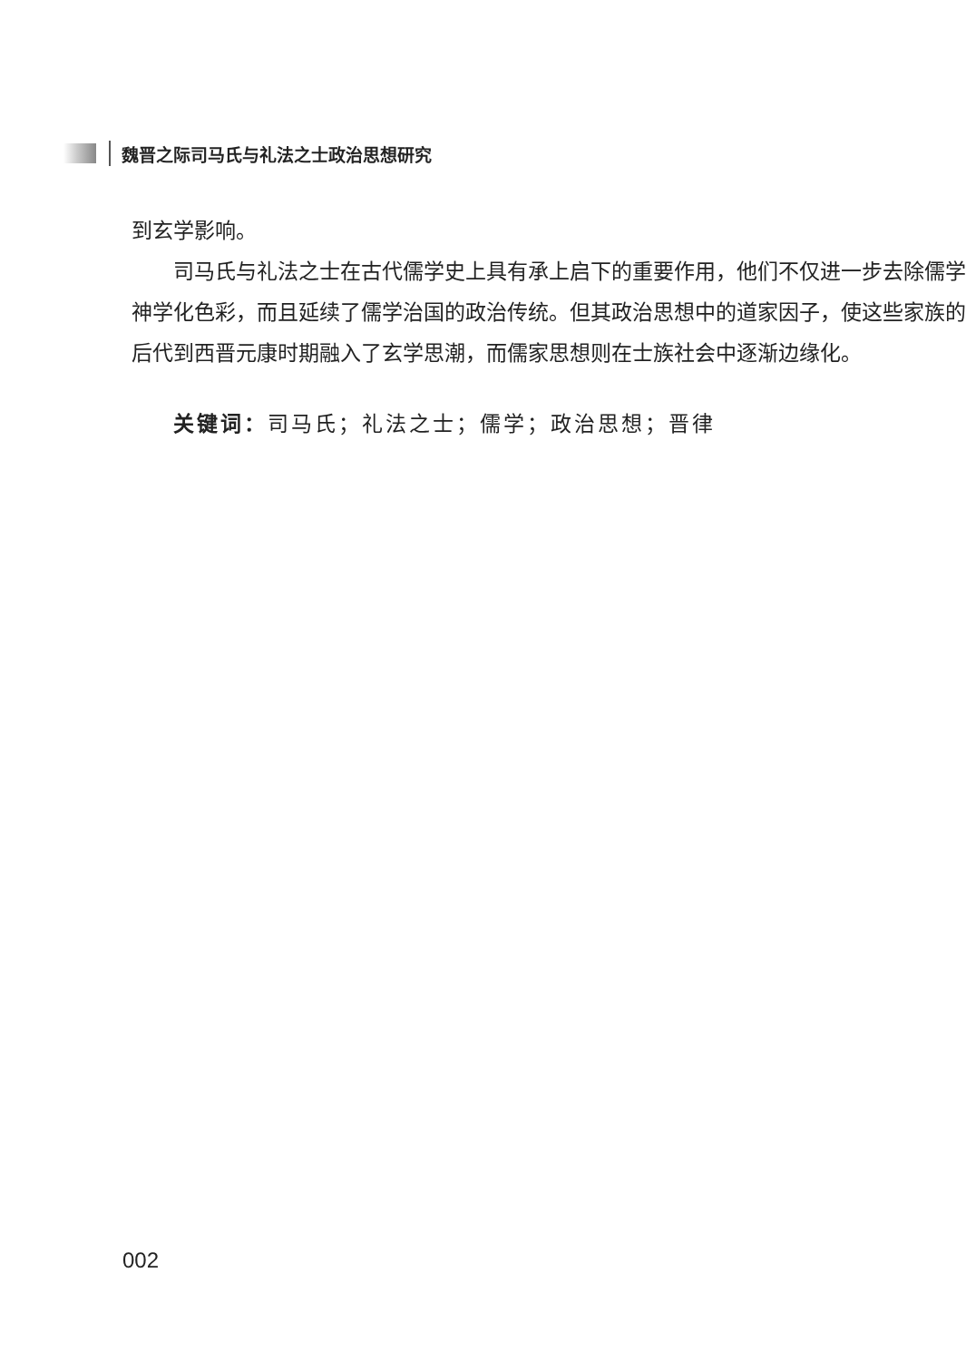魏晋之际司马氏与礼法之士政治思想研究
到玄学影响。
司马氏与礼法之士在古代儒学史上具有承上启下的重要作用，他们不仅进一步去除儒学神学化色彩，而且延续了儒学治国的政治传统。但其政治思想中的道家因子，使这些家族的后代到西晋元康时期融入了玄学思潮，而儒家思想则在士族社会中逐渐边缘化。
关键词：司马氏；礼法之士；儒学；政治思想；晋律
002